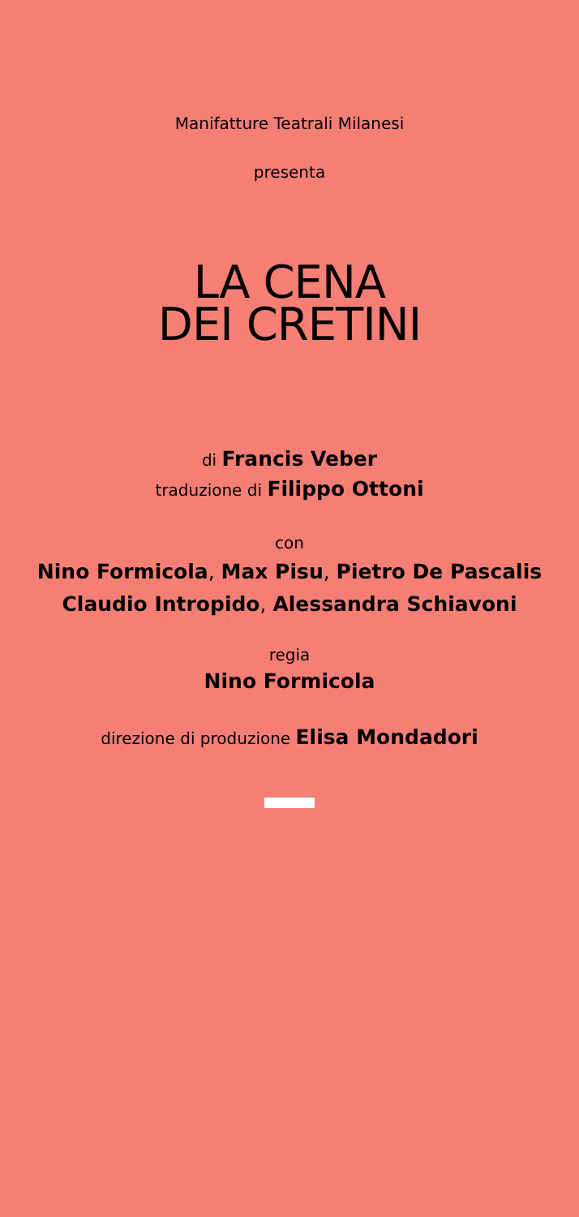Manifatture Teatrali Milanesi
presenta
LA CENA
DEI CRETINI
di Francis Veber
traduzione di Filippo Ottoni
con
Nino Formicola, Max Pisu, Pietro De Pascalis
Claudio Intropido, Alessandra Schiavoni
regia
Nino Formicola
direzione di produzione Elisa Mondadori